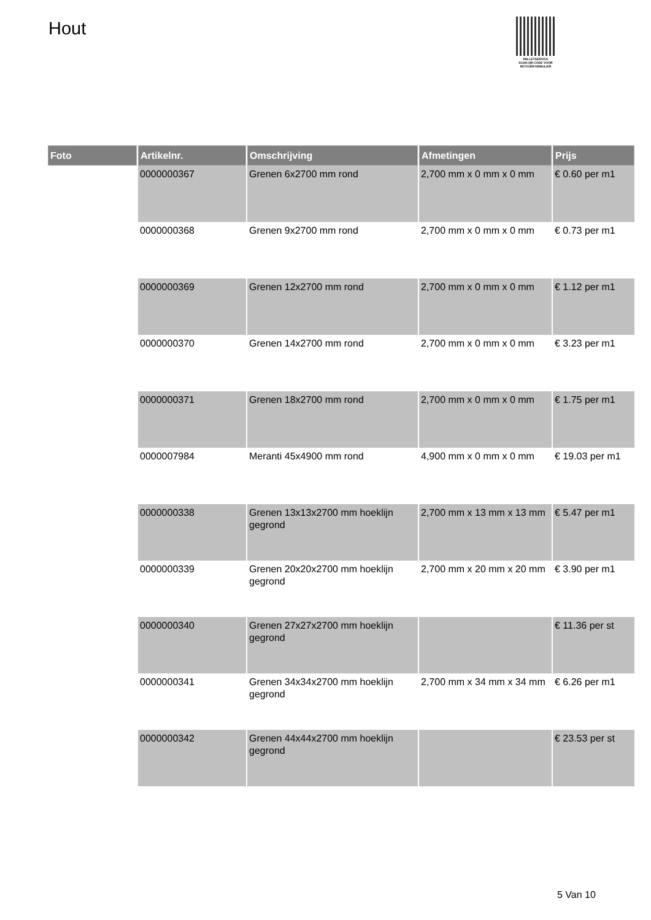Hout
PALLETSERVICE
SCAN QR-CODE VOOR
RETOURFORMULIER
| Foto | Artikelnr. | Omschrijving | Afmetingen | Prijs |
| --- | --- | --- | --- | --- |
| | 0000000367 | Grenen 6x2700 mm rond | 2,700 mm x 0 mm x 0 mm | € 0.60 per m1 |
| | 0000000368 | Grenen 9x2700 mm rond | 2,700 mm x 0 mm x 0 mm | € 0.73 per m1 |
| | 0000000369 | Grenen 12x2700 mm rond | 2,700 mm x 0 mm x 0 mm | € 1.12 per m1 |
| | 0000000370 | Grenen 14x2700 mm rond | 2,700 mm x 0 mm x 0 mm | € 3.23 per m1 |
| | 0000000371 | Grenen 18x2700 mm rond | 2,700 mm x 0 mm x 0 mm | € 1.75 per m1 |
| | 0000007984 | Meranti 45x4900 mm rond | 4,900 mm x 0 mm x 0 mm | € 19.03 per m1 |
| | 0000000338 | Grenen 13x13x2700 mm hoeklijn gegrond | 2,700 mm x 13 mm x 13 mm | € 5.47 per m1 |
| | 0000000339 | Grenen 20x20x2700 mm hoeklijn gegrond | 2,700 mm x 20 mm x 20 mm | € 3.90 per m1 |
| | 0000000340 | Grenen 27x27x2700 mm hoeklijn gegrond | | € 11.36 per st |
| | 0000000341 | Grenen 34x34x2700 mm hoeklijn gegrond | 2,700 mm x 34 mm x 34 mm | € 6.26 per m1 |
| | 0000000342 | Grenen 44x44x2700 mm hoeklijn gegrond | | € 23.53 per st |
5 Van 10